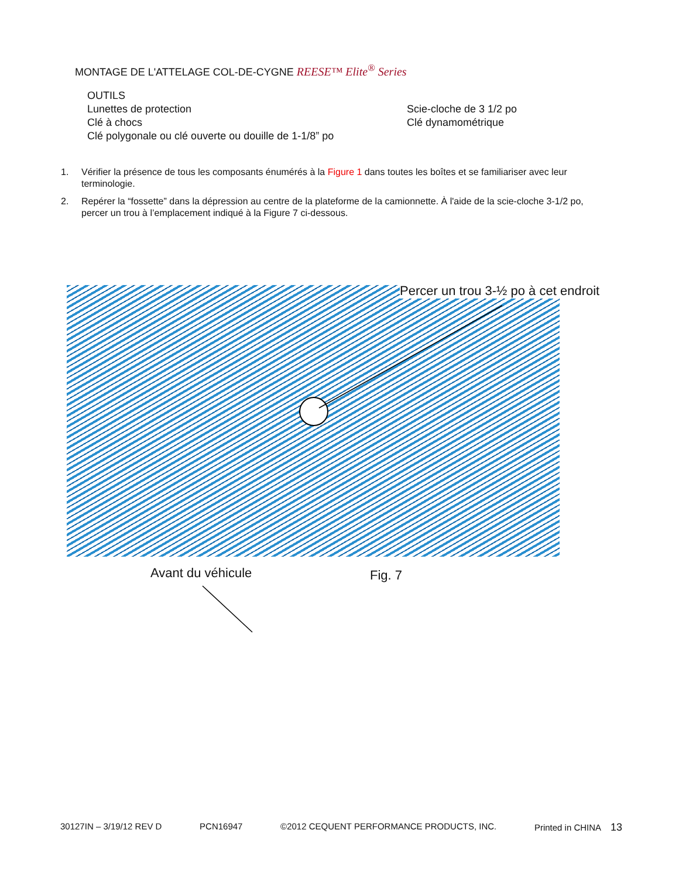MONTAGE DE L'ATTELAGE COL-DE-CYGNE REESE™ Elite<sup>®</sup> Series
OUTILS
Lunettes de protection
Clé à chocs
Clé polygonale ou clé ouverte ou douille de 1-1/8” po
Scie-cloche de 3 1/2 po
Clé dynamométrique
1. Vérifier la présence de tous les composants énumérés à la Figure 1 dans toutes les boîtes et se familiariser avec leur terminologie.
2. Repérer la “fossette” dans la dépression au centre de la plateforme de la camionnette. À l'aide de la scie-cloche 3-1/2 po, percer un trou à l’emplacement indiqué à la Figure 7 ci-dessous.
Percer un trou 3-½ po à cet endroit
Avant du véhicule Fig. 7
30127IN – 3/19/12 REV D PCN16947 ©2012 CEQUENT PERFORMANCE PRODUCTS, INC. Printed in CHINA 13